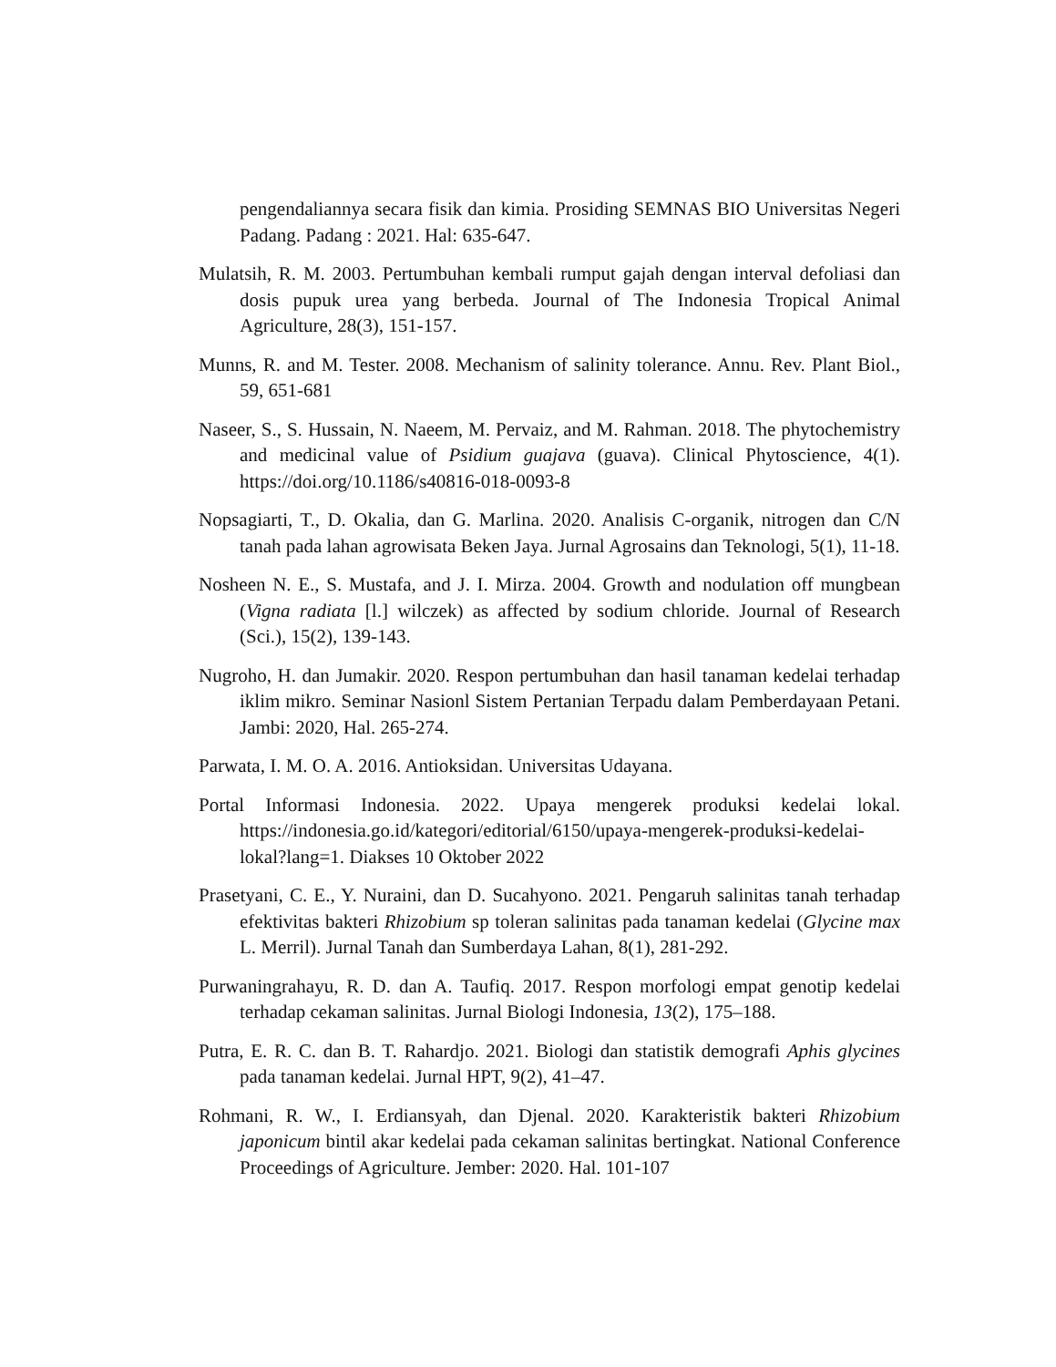pengendaliannya secara fisik dan kimia. Prosiding SEMNAS BIO Universitas Negeri Padang. Padang : 2021. Hal: 635-647.
Mulatsih, R. M. 2003. Pertumbuhan kembali rumput gajah dengan interval defoliasi dan dosis pupuk urea yang berbeda. Journal of The Indonesia Tropical Animal Agriculture, 28(3), 151-157.
Munns, R. and M. Tester. 2008. Mechanism of salinity tolerance. Annu. Rev. Plant Biol., 59, 651-681
Naseer, S., S. Hussain, N. Naeem, M. Pervaiz, and M. Rahman. 2018. The phytochemistry and medicinal value of Psidium guajava (guava). Clinical Phytoscience, 4(1). https://doi.org/10.1186/s40816-018-0093-8
Nopsagiarti, T., D. Okalia, dan G. Marlina. 2020. Analisis C-organik, nitrogen dan C/N tanah pada lahan agrowisata Beken Jaya. Jurnal Agrosains dan Teknologi, 5(1), 11-18.
Nosheen N. E., S. Mustafa, and J. I. Mirza. 2004. Growth and nodulation off mungbean (Vigna radiata [l.] wilczek) as affected by sodium chloride. Journal of Research (Sci.), 15(2), 139-143.
Nugroho, H. dan Jumakir. 2020. Respon pertumbuhan dan hasil tanaman kedelai terhadap iklim mikro. Seminar Nasionl Sistem Pertanian Terpadu dalam Pemberdayaan Petani. Jambi: 2020, Hal. 265-274.
Parwata, I. M. O. A. 2016. Antioksidan. Universitas Udayana.
Portal Informasi Indonesia. 2022. Upaya mengerek produksi kedelai lokal. https://indonesia.go.id/kategori/editorial/6150/upaya-mengerek-produksi-kedelai-lokal?lang=1. Diakses 10 Oktober 2022
Prasetyani, C. E., Y. Nuraini, dan D. Sucahyono. 2021. Pengaruh salinitas tanah terhadap efektivitas bakteri Rhizobium sp toleran salinitas pada tanaman kedelai (Glycine max L. Merril). Jurnal Tanah dan Sumberdaya Lahan, 8(1), 281-292.
Purwaningrahayu, R. D. dan A. Taufiq. 2017. Respon morfologi empat genotip kedelai terhadap cekaman salinitas. Jurnal Biologi Indonesia, 13(2), 175–188.
Putra, E. R. C. dan B. T. Rahardjo. 2021. Biologi dan statistik demografi Aphis glycines pada tanaman kedelai. Jurnal HPT, 9(2), 41–47.
Rohmani, R. W., I. Erdiansyah, dan Djenal. 2020. Karakteristik bakteri Rhizobium japonicum bintil akar kedelai pada cekaman salinitas bertingkat. National Conference Proceedings of Agriculture. Jember: 2020. Hal. 101-107